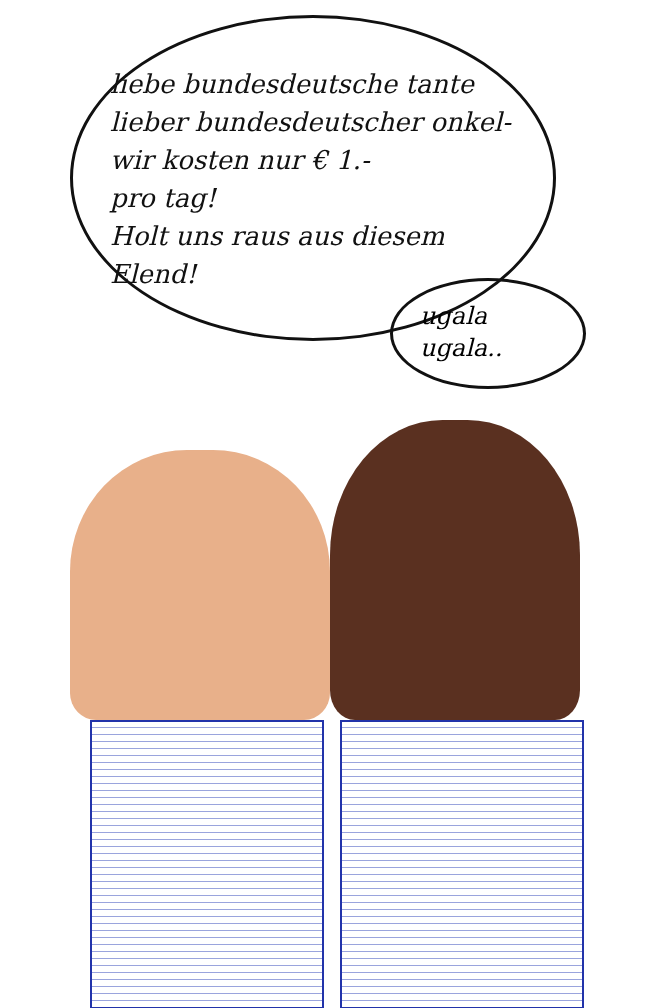liebe bundesdeutsche tante
lieber bundesdeutscher onkel-
wir kosten nur € 1.-
pro tag!
Holt uns raus aus diesem
Elend!
ugala
ugala..